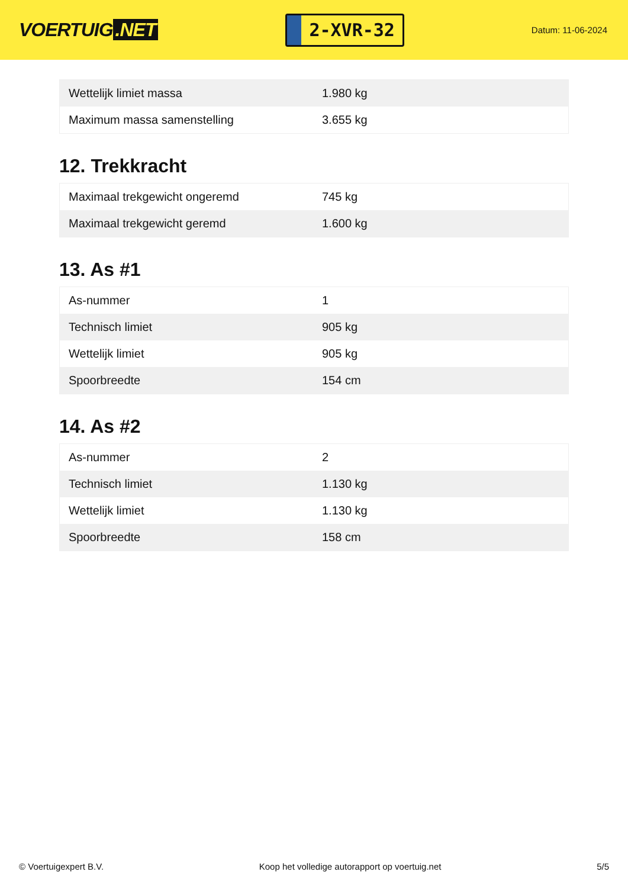VOERTUIG.NET
2-XVR-32
Datum: 11-06-2024
| Wettelijk limiet massa | 1.980 kg |
| Maximum massa samenstelling | 3.655 kg |
12. Trekkracht
| Maximaal trekgewicht ongeremd | 745 kg |
| Maximaal trekgewicht geremd | 1.600 kg |
13. As #1
| As-nummer | 1 |
| Technisch limiet | 905 kg |
| Wettelijk limiet | 905 kg |
| Spoorbreedte | 154 cm |
14. As #2
| As-nummer | 2 |
| Technisch limiet | 1.130 kg |
| Wettelijk limiet | 1.130 kg |
| Spoorbreedte | 158 cm |
© Voertuigexpert B.V. Koop het volledige autorapport op voertuig.net 5/5